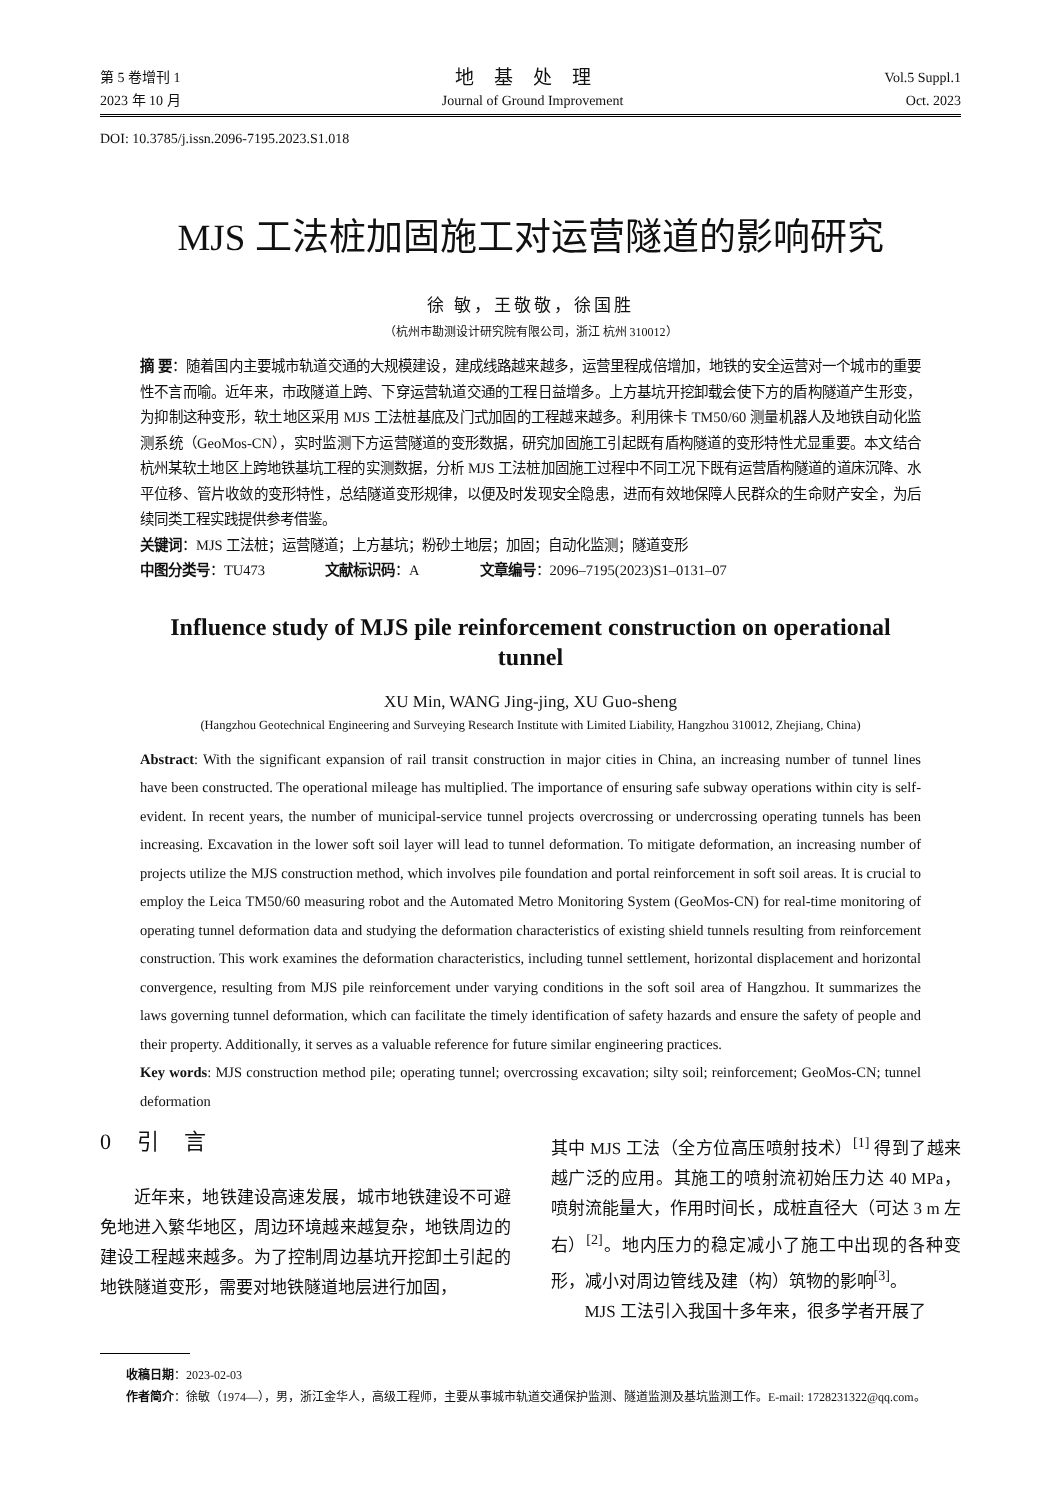第 5 卷增刊 1
2023 年 10 月
地基处理
Journal of Ground Improvement
Vol.5 Suppl.1
Oct. 2023
DOI: 10.3785/j.issn.2096-7195.2023.S1.018
MJS 工法桩加固施工对运营隧道的影响研究
徐 敏，王敬敬，徐国胜
（杭州市勘测设计研究院有限公司，浙江 杭州 310012）
摘 要：随着国内主要城市轨道交通的大规模建设，建成线路越来越多，运营里程成倍增加，地铁的安全运营对一个城市的重要性不言而喻。近年来，市政隧道上跨、下穿运营轨道交通的工程日益增多。上方基坑开挖卸载会使下方的盾构隧道产生形变，为抑制这种变形，软土地区采用 MJS 工法桩基底及门式加固的工程越来越多。利用徕卡 TM50/60 测量机器人及地铁自动化监测系统（GeoMos-CN），实时监测下方运营隧道的变形数据，研究加固施工引起既有盾构隧道的变形特性尤显重要。本文结合杭州某软土地区上跨地铁基坑工程的实测数据，分析 MJS 工法桩加固施工过程中不同工况下既有运营盾构隧道的道床沉降、水平位移、管片收敛的变形特性，总结隧道变形规律，以便及时发现安全隐患，进而有效地保障人民群众的生命财产安全，为后续同类工程实践提供参考借鉴。
关键词：MJS 工法桩；运营隧道；上方基坑；粉砂土地层；加固；自动化监测；隧道变形
中图分类号：TU473 文献标识码：A 文章编号：2096–7195(2023)S1–0131–07
Influence study of MJS pile reinforcement construction on operational tunnel
XU Min, WANG Jing-jing, XU Guo-sheng
(Hangzhou Geotechnical Engineering and Surveying Research Institute with Limited Liability, Hangzhou 310012, Zhejiang, China)
Abstract: With the significant expansion of rail transit construction in major cities in China, an increasing number of tunnel lines have been constructed. The operational mileage has multiplied. The importance of ensuring safe subway operations within city is self-evident. In recent years, the number of municipal-service tunnel projects overcrossing or undercrossing operating tunnels has been increasing. Excavation in the lower soft soil layer will lead to tunnel deformation. To mitigate deformation, an increasing number of projects utilize the MJS construction method, which involves pile foundation and portal reinforcement in soft soil areas. It is crucial to employ the Leica TM50/60 measuring robot and the Automated Metro Monitoring System (GeoMos-CN) for real-time monitoring of operating tunnel deformation data and studying the deformation characteristics of existing shield tunnels resulting from reinforcement construction. This work examines the deformation characteristics, including tunnel settlement, horizontal displacement and horizontal convergence, resulting from MJS pile reinforcement under varying conditions in the soft soil area of Hangzhou. It summarizes the laws governing tunnel deformation, which can facilitate the timely identification of safety hazards and ensure the safety of people and their property. Additionally, it serves as a valuable reference for future similar engineering practices.
Key words: MJS construction method pile; operating tunnel; overcrossing excavation; silty soil; reinforcement; GeoMos-CN; tunnel deformation
0 引 言
近年来，地铁建设高速发展，城市地铁建设不可避免地进入繁华地区，周边环境越来越复杂，地铁周边的建设工程越来越多。为了控制周边基坑开挖卸土引起的地铁隧道变形，需要对地铁隧道地层进行加固，
其中 MJS 工法（全方位高压喷射技术）<sup>[1]</sup> 得到了越来越广泛的应用。其施工的喷射流初始压力达 40 MPa，喷射流能量大，作用时间长，成桩直径大（可达 3 m 左右）<sup>[2]</sup>。地内压力的稳定减小了施工中出现的各种变形，减小对周边管线及建（构）筑物的影响<sup>[3]</sup>。
MJS 工法引入我国十多年来，很多学者开展了
收稿日期：2023-02-03
作者简介：徐敏（1974—），男，浙江金华人，高级工程师，主要从事城市轨道交通保护监测、隧道监测及基坑监测工作。E-mail: 1728231322@qq.com。